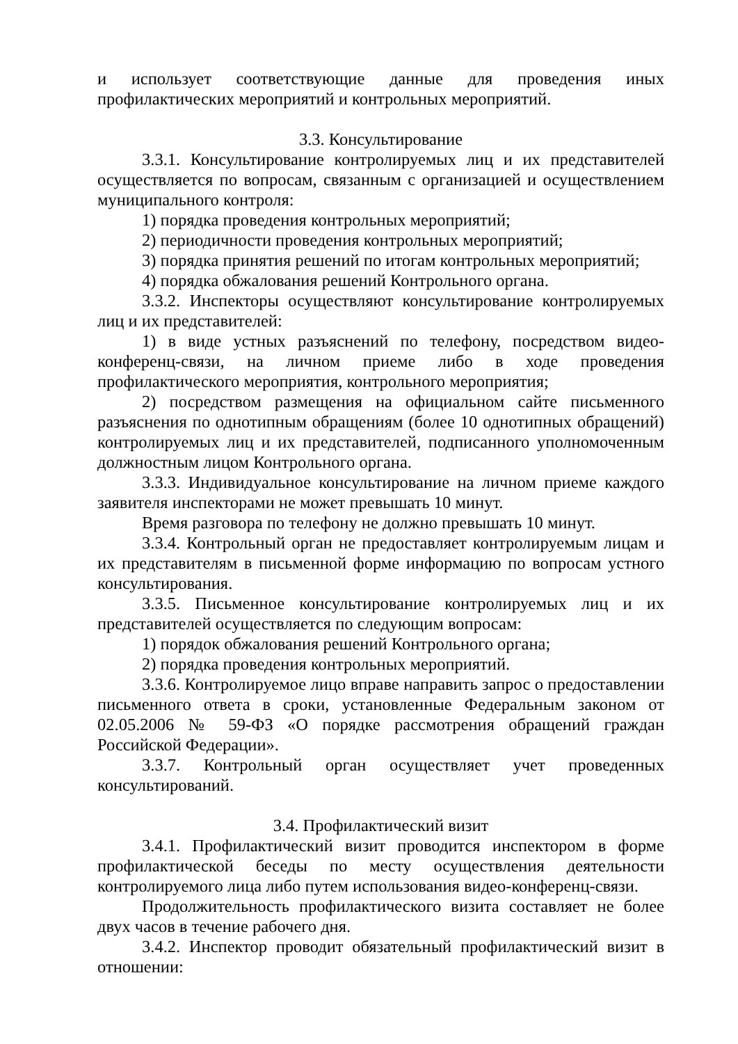и использует соответствующие данные для проведения иных профилактических мероприятий и контрольных мероприятий.
3.3. Консультирование
3.3.1. Консультирование контролируемых лиц и их представителей осуществляется по вопросам, связанным с организацией и осуществлением муниципального контроля:
1) порядка проведения контрольных мероприятий;
2) периодичности проведения контрольных мероприятий;
3) порядка принятия решений по итогам контрольных мероприятий;
4) порядка обжалования решений Контрольного органа.
3.3.2. Инспекторы осуществляют консультирование контролируемых лиц и их представителей:
1) в виде устных разъяснений по телефону, посредством видео-конференц-связи, на личном приеме либо в ходе проведения профилактического мероприятия, контрольного мероприятия;
2) посредством размещения на официальном сайте письменного разъяснения по однотипным обращениям (более 10 однотипных обращений) контролируемых лиц и их представителей, подписанного уполномоченным должностным лицом Контрольного органа.
3.3.3. Индивидуальное консультирование на личном приеме каждого заявителя инспекторами не может превышать 10 минут.
Время разговора по телефону не должно превышать 10 минут.
3.3.4. Контрольный орган не предоставляет контролируемым лицам и их представителям в письменной форме информацию по вопросам устного консультирования.
3.3.5. Письменное консультирование контролируемых лиц и их представителей осуществляется по следующим вопросам:
1) порядок обжалования решений Контрольного органа;
2) порядка проведения контрольных мероприятий.
3.3.6. Контролируемое лицо вправе направить запрос о предоставлении письменного ответа в сроки, установленные Федеральным законом от 02.05.2006 № 59-ФЗ «О порядке рассмотрения обращений граждан Российской Федерации».
3.3.7. Контрольный орган осуществляет учет проведенных консультирований.
3.4. Профилактический визит
3.4.1. Профилактический визит проводится инспектором в форме профилактической беседы по месту осуществления деятельности контролируемого лица либо путем использования видео-конференц-связи.
Продолжительность профилактического визита составляет не более двух часов в течение рабочего дня.
3.4.2. Инспектор проводит обязательный профилактический визит в отношении: